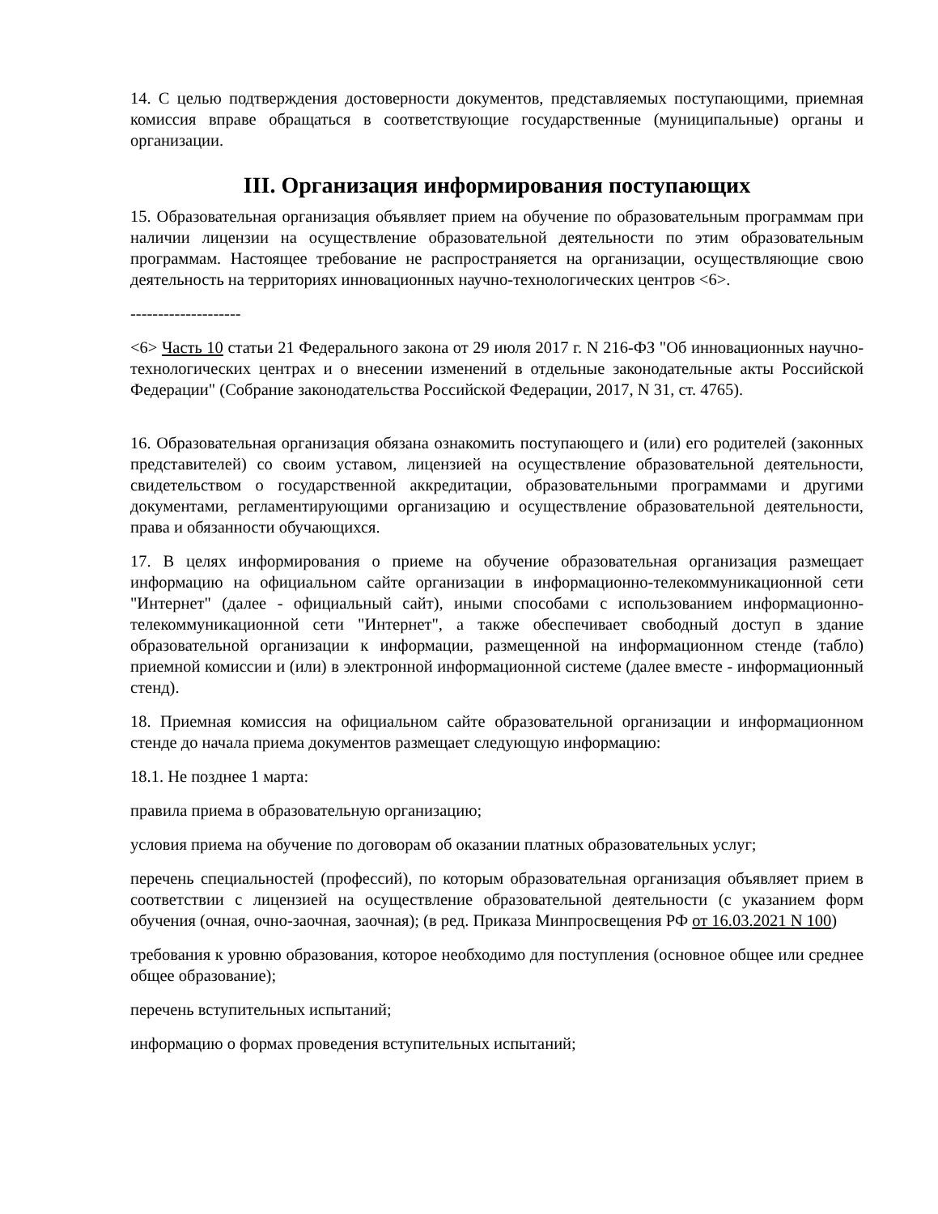14. С целью подтверждения достоверности документов, представляемых поступающими, приемная комиссия вправе обращаться в соответствующие государственные (муниципальные) органы и организации.
III. Организация информирования поступающих
15. Образовательная организация объявляет прием на обучение по образовательным программам при наличии лицензии на осуществление образовательной деятельности по этим образовательным программам. Настоящее требование не распространяется на организации, осуществляющие свою деятельность на территориях инновационных научно-технологических центров <6>.
--------------------
<6> Часть 10 статьи 21 Федерального закона от 29 июля 2017 г. N 216-ФЗ "Об инновационных научно-технологических центрах и о внесении изменений в отдельные законодательные акты Российской Федерации" (Собрание законодательства Российской Федерации, 2017, N 31, ст. 4765).
16. Образовательная организация обязана ознакомить поступающего и (или) его родителей (законных представителей) со своим уставом, лицензией на осуществление образовательной деятельности, свидетельством о государственной аккредитации, образовательными программами и другими документами, регламентирующими организацию и осуществление образовательной деятельности, права и обязанности обучающихся.
17. В целях информирования о приеме на обучение образовательная организация размещает информацию на официальном сайте организации в информационно-телекоммуникационной сети "Интернет" (далее - официальный сайт), иными способами с использованием информационно-телекоммуникационной сети "Интернет", а также обеспечивает свободный доступ в здание образовательной организации к информации, размещенной на информационном стенде (табло) приемной комиссии и (или) в электронной информационной системе (далее вместе - информационный стенд).
18. Приемная комиссия на официальном сайте образовательной организации и информационном стенде до начала приема документов размещает следующую информацию:
18.1. Не позднее 1 марта:
правила приема в образовательную организацию;
условия приема на обучение по договорам об оказании платных образовательных услуг;
перечень специальностей (профессий), по которым образовательная организация объявляет прием в соответствии с лицензией на осуществление образовательной деятельности (с указанием форм обучения (очная, очно-заочная, заочная); (в ред. Приказа Минпросвещения РФ от 16.03.2021 N 100)
требования к уровню образования, которое необходимо для поступления (основное общее или среднее общее образование);
перечень вступительных испытаний;
информацию о формах проведения вступительных испытаний;